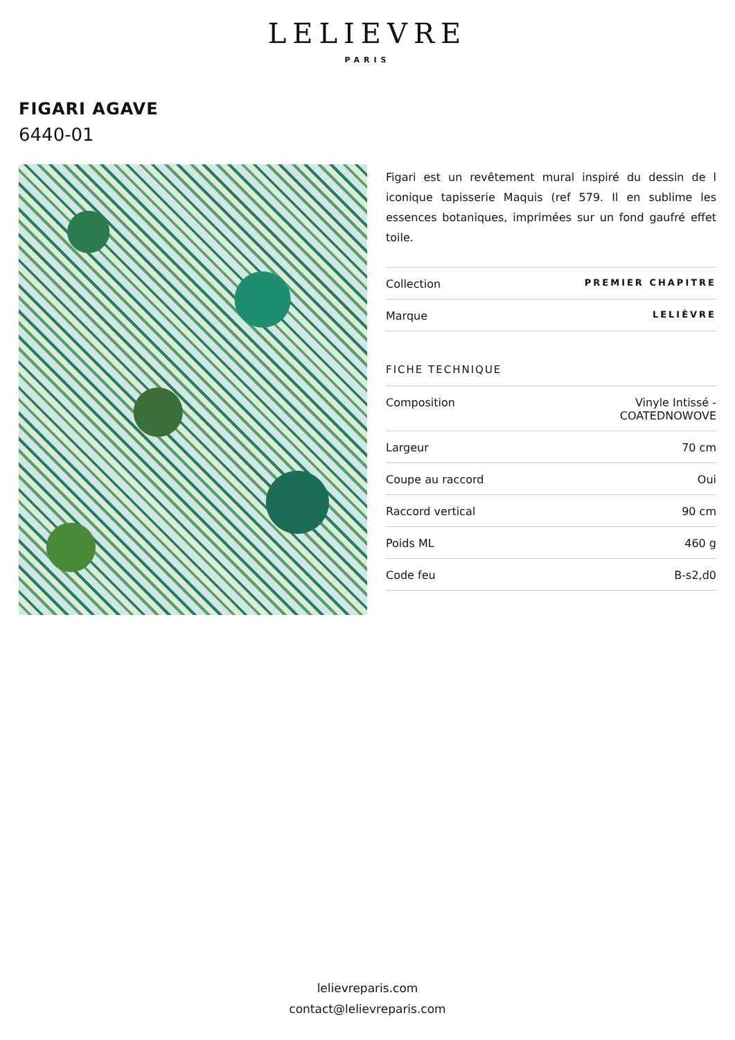LELIEVRE
PARIS
FIGARI AGAVE
6440-01
Figari est un revêtement mural inspiré du dessin de l iconique tapisserie Maquis (ref 579. Il en sublime les essences botaniques, imprimées sur un fond gaufré effet toile.
| Collection | PREMIER CHAPITRE |
| Marque | LELIÈVRE |
FICHE TECHNIQUE
| Composition | Vinyle Intissé - COATEDNOWOVE |
| Largeur | 70 cm |
| Coupe au raccord | Oui |
| Raccord vertical | 90 cm |
| Poids ML | 460 g |
| Code feu | B-s2,d0 |
lelievreparis.com
contact@lelievreparis.com